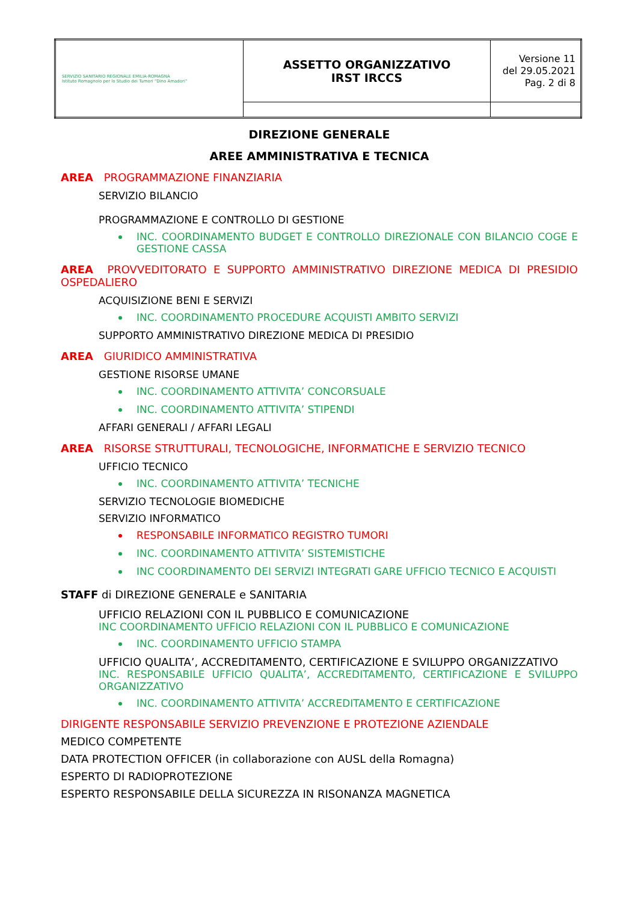| SERVIZIO SANITARIO REGIONALE EMILIA-ROMAGNA Istituto Romagnolo per lo Studio dei Tumori "Dino Amadori" | ASSETTO ORGANIZZATIVO IRST IRCCS | Versione 11 del 29.05.2021 Pag. 2 di 8 |
DIREZIONE GENERALE
AREE AMMINISTRATIVA E TECNICA
AREA PROGRAMMAZIONE FINANZIARIA
SERVIZIO BILANCIO
PROGRAMMAZIONE E CONTROLLO DI GESTIONE
INC. COORDINAMENTO BUDGET E CONTROLLO DIREZIONALE CON BILANCIO COGE E GESTIONE CASSA
AREA PROVVEDITORATO E SUPPORTO AMMINISTRATIVO DIREZIONE MEDICA DI PRESIDIO OSPEDALIERO
ACQUISIZIONE BENI E SERVIZI
INC. COORDINAMENTO PROCEDURE ACQUISTI AMBITO SERVIZI
SUPPORTO AMMINISTRATIVO DIREZIONE MEDICA DI PRESIDIO
AREA GIURIDICO AMMINISTRATIVA
GESTIONE RISORSE UMANE
INC. COORDINAMENTO ATTIVITA’ CONCORSUALE
INC. COORDINAMENTO ATTIVITA’ STIPENDI
AFFARI GENERALI / AFFARI LEGALI
AREA RISORSE STRUTTURALI, TECNOLOGICHE, INFORMATICHE E SERVIZIO TECNICO
UFFICIO TECNICO
INC. COORDINAMENTO ATTIVITA’ TECNICHE
SERVIZIO TECNOLOGIE BIOMEDICHE
SERVIZIO INFORMATICO
RESPONSABILE INFORMATICO REGISTRO TUMORI
INC. COORDINAMENTO ATTIVITA’ SISTEMISTICHE
INC COORDINAMENTO DEI SERVIZI INTEGRATI GARE UFFICIO TECNICO E ACQUISTI
STAFF di DIREZIONE GENERALE e SANITARIA
UFFICIO RELAZIONI CON IL PUBBLICO E COMUNICAZIONE
INC COORDINAMENTO UFFICIO RELAZIONI CON IL PUBBLICO E COMUNICAZIONE
INC. COORDINAMENTO UFFICIO STAMPA
UFFICIO QUALITA’, ACCREDITAMENTO, CERTIFICAZIONE E SVILUPPO ORGANIZZATIVO
INC. RESPONSABILE UFFICIO QUALITA’, ACCREDITAMENTO, CERTIFICAZIONE E SVILUPPO ORGANIZZATIVO
INC. COORDINAMENTO ATTIVITA’ ACCREDITAMENTO E CERTIFICAZIONE
DIRIGENTE RESPONSABILE SERVIZIO PREVENZIONE E PROTEZIONE AZIENDALE
MEDICO COMPETENTE
DATA PROTECTION OFFICER (in collaborazione con AUSL della Romagna)
ESPERTO DI RADIOPROTEZIONE
ESPERTO RESPONSABILE DELLA SICUREZZA IN RISONANZA MAGNETICA